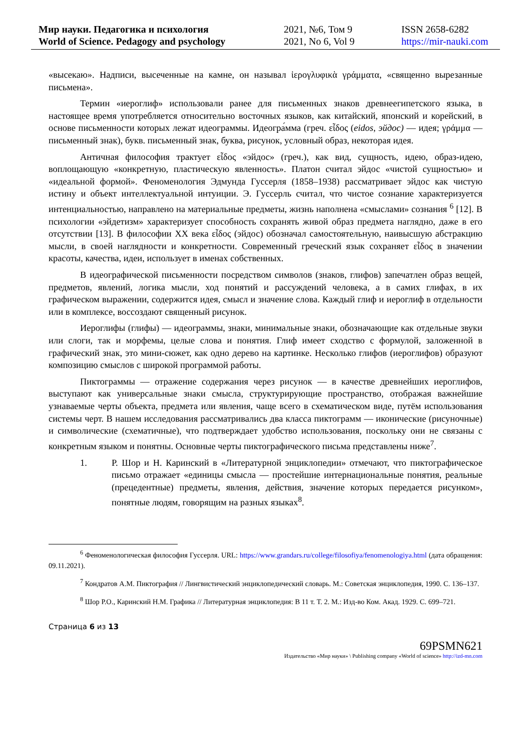Мир науки. Педагогика и психология
World of Science. Pedagogy and psychology
2021, №6, Том 9
2021, No 6, Vol 9
ISSN 2658-6282
https://mir-nauki.com
«высекаю». Надписи, высеченные на камне, он называл ἱερογλυφικὰ γράμματα, «священно вырезанные письмена».
Термин «иероглиф» использовали ранее для письменных знаков древнеегипетского языка, в настоящее время употребляется относительно восточных языков, как китайский, японский и корейский, в основе письменности которых лежат идеограммы. Идеогра́мма (греч. εἶδος (eidos, эйдос) — идея; γράμμα — письменный знак), букв. письменный знак, буква, рисунок, условный образ, некоторая идея.
Античная философия трактует εἶδος «эйдос» (греч.), как вид, сущность, идею, образ-идею, воплощающую «конкретную, пластическую явленность». Платон считал эйдос «чистой сущностью» и «идеальной формой». Феноменология Эдмунда Гуссерля (1858–1938) рассматривает эйдос как чистую истину и объект интеллектуальной интуиции. Э. Гуссерль считал, что чистое сознание характеризуется интенциальностью, направлено на материальные предметы, жизнь наполнена «смыслами» сознания <sup>6</sup> [12]. В психологии «эйдетизм» характеризует способность сохранять живой образ предмета наглядно, даже в его отсутствии [13]. В философии XX века εἶδος (эйдос) обозначал самостоятельную, наивысшую абстракцию мысли, в своей наглядности и конкретности. Современный греческий язык сохраняет εἶδος в значении красоты, качества, идеи, использует в именах собственных.
В идеографической письменности посредством символов (знаков, глифов) запечатлен образ вещей, предметов, явлений, логика мысли, ход понятий и рассуждений человека, а в самих глифах, в их графическом выражении, содержится идея, смысл и значение слова. Каждый глиф и иероглиф в отдельности или в комплексе, воссоздают священный рисунок.
Иероглифы (глифы) — идеограммы, знаки, минимальные знаки, обозначающие как отдельные звуки или слоги, так и морфемы, целые слова и понятия. Глиф имеет сходство с формулой, заложенной в графический знак, это мини-сюжет, как одно дерево на картинке. Несколько глифов (иероглифов) образуют композицию смыслов с широкой программой работы.
Пиктограммы — отражение содержания через рисунок — в качестве древнейших иероглифов, выступают как универсальные знаки смысла, структурирующие пространство, отображая важнейшие узнаваемые черты объекта, предмета или явления, чаще всего в схематическом виде, путём использования системы черт. В нашем исследования рассматривались два класса пиктограмм — иконические (рисуночные) и символические (схематичные), что подтверждает удобство использования, поскольку они не связаны с конкретным языком и понятны. Основные черты пиктографического письма представлены ниже<sup>7</sup>.
1. Р. Шор и Н. Каринский в «Литературной энциклопедии» отмечают, что пиктографическое письмо отражает «единицы смысла — простейшие интернациональные понятия, реальные (прецедентные) предметы, явления, действия, значение которых передается рисунком», понятные людям, говорящим на разных языках<sup>8</sup>.
<sup>6</sup> Феноменологическая философия Гуссерля. URL: https://www.grandars.ru/college/filosofiya/fenomenologiya.html (дата обращения: 09.11.2021).
<sup>7</sup> Кондратов А.М. Пиктография // Лингвистический энциклопедический словарь. М.: Советская энциклопедия, 1990. С. 136–137.
<sup>8</sup> Шор Р.О., Каринский Н.М. Графика // Литературная энциклопедия: В 11 т. Т. 2. М.: Изд-во Ком. Акад. 1929. С. 699–721.
Страница 6 из 13
69PSMN621
Издательство «Мир науки» \ Publishing company «World of science» http://izd-mn.com